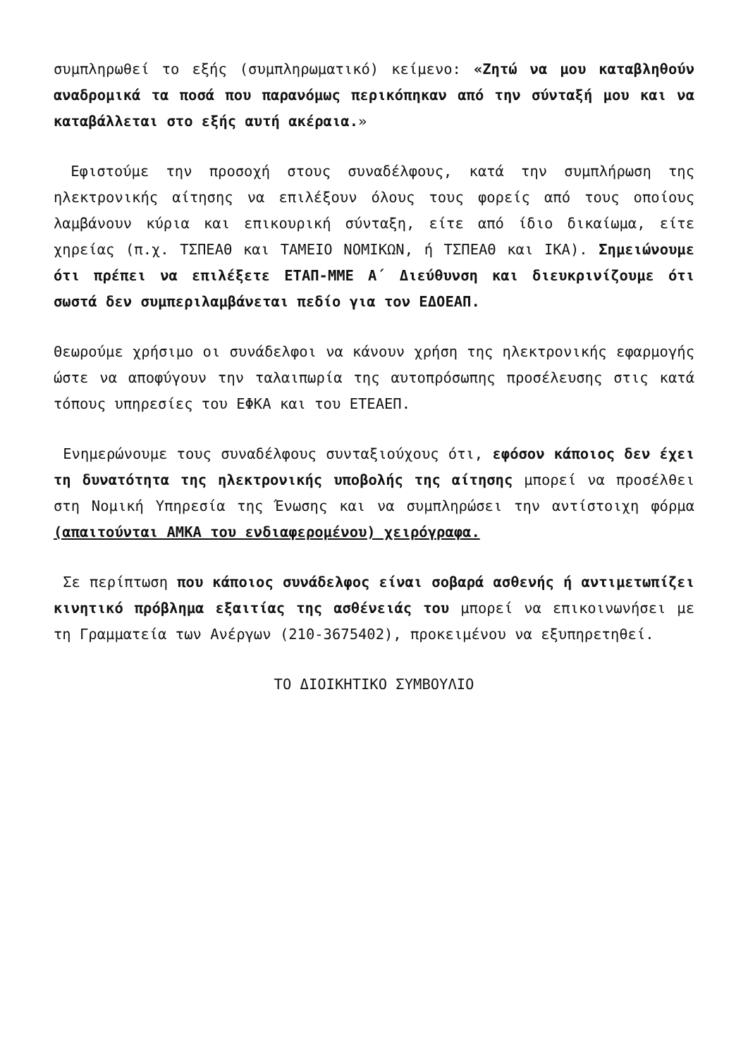συμπληρωθεί το εξής (συμπληρωματικό) κείμενο: «Ζητώ να μου καταβληθούν αναδρομικά τα ποσά που παρανόμως περικόπηκαν από την σύνταξή μου και να καταβάλλεται στο εξής αυτή ακέραια.»
Εφιστούμε την προσοχή στους συναδέλφους, κατά την συμπλήρωση της ηλεκτρονικής αίτησης να επιλέξουν όλους τους φορείς από τους οποίους λαμβάνουν κύρια και επικουρική σύνταξη, είτε από ίδιο δικαίωμα, είτε χηρείας (π.χ. ΤΣΠΕΑΘ και ΤΑΜΕΙΟ ΝΟΜΙΚΩΝ, ή ΤΣΠΕΑΘ και ΙΚΑ). Σημειώνουμε ότι πρέπει να επιλέξετε ΕΤΑΠ-ΜΜΕ Α΄ Διεύθυνση και διευκρινίζουμε ότι σωστά δεν συμπεριλαμβάνεται πεδίο για τον ΕΔΟΕΑΠ.
Θεωρούμε χρήσιμο οι συνάδελφοι να κάνουν χρήση της ηλεκτρονικής εφαρμογής ώστε να αποφύγουν την ταλαιπωρία της αυτοπρόσωπης προσέλευσης στις κατά τόπους υπηρεσίες του ΕΦΚΑ και του ΕΤΕΑΕΠ.
Ενημερώνουμε τους συναδέλφους συνταξιούχους ότι, εφόσον κάποιος δεν έχει τη δυνατότητα της ηλεκτρονικής υποβολής της αίτησης μπορεί να προσέλθει στη Νομική Υπηρεσία της Ένωσης και να συμπληρώσει την αντίστοιχη φόρμα (απαιτούνται ΑΜΚΑ του ενδιαφερομένου) χειρόγραφα.
Σε περίπτωση που κάποιος συνάδελφος είναι σοβαρά ασθενής ή αντιμετωπίζει κινητικό πρόβλημα εξαιτίας της ασθένειάς του μπορεί να επικοινωνήσει με τη Γραμματεία των Ανέργων (210-3675402), προκειμένου να εξυπηρετηθεί.
ΤΟ ΔΙΟΙΚΗΤΙΚΟ ΣΥΜΒΟΥΛΙΟ